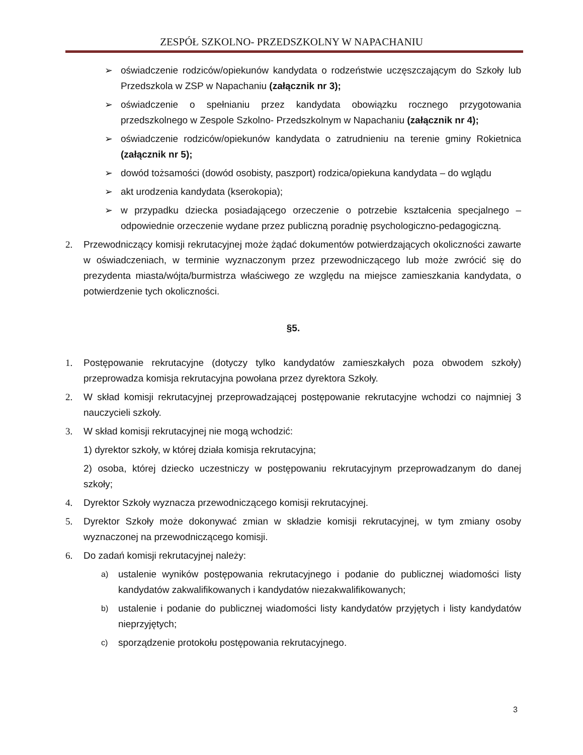ZESPÓŁ SZKOLNO- PRZEDSZKOLNY W NAPACHANIU
➢ oświadczenie rodziców/opiekunów kandydata o rodzeństwie uczęszczającym do Szkoły lub Przedszkola w ZSP w Napachaniu (załącznik nr 3);
➢ oświadczenie o spełnianiu przez kandydata obowiązku rocznego przygotowania przedszkolnego w Zespole Szkolno- Przedszkolnym w Napachaniu (załącznik nr 4);
➢ oświadczenie rodziców/opiekunów kandydata o zatrudnieniu na terenie gminy Rokietnica (załącznik nr 5);
➢ dowód tożsamości (dowód osobisty, paszport) rodzica/opiekuna kandydata – do wglądu
➢ akt urodzenia kandydata (kserokopia);
➢ w przypadku dziecka posiadającego orzeczenie o potrzebie kształcenia specjalnego – odpowiednie orzeczenie wydane przez publiczną poradnię psychologiczno-pedagogiczną.
2. Przewodniczący komisji rekrutacyjnej może żądać dokumentów potwierdzających okoliczności zawarte w oświadczeniach, w terminie wyznaczonym przez przewodniczącego lub może zwrócić się do prezydenta miasta/wójta/burmistrza właściwego ze względu na miejsce zamieszkania kandydata, o potwierdzenie tych okoliczności.
§5.
1. Postępowanie rekrutacyjne (dotyczy tylko kandydatów zamieszkałych poza obwodem szkoły) przeprowadza komisja rekrutacyjna powołana przez dyrektora Szkoły.
2. W skład komisji rekrutacyjnej przeprowadzającej postępowanie rekrutacyjne wchodzi co najmniej 3 nauczycieli szkoły.
3. W skład komisji rekrutacyjnej nie mogą wchodzić:
1) dyrektor szkoły, w której działa komisja rekrutacyjna;
2) osoba, której dziecko uczestniczy w postępowaniu rekrutacyjnym przeprowadzanym do danej szkoły;
4. Dyrektor Szkoły wyznacza przewodniczącego komisji rekrutacyjnej.
5. Dyrektor Szkoły może dokonywać zmian w składzie komisji rekrutacyjnej, w tym zmiany osoby wyznaczonej na przewodniczącego komisji.
6. Do zadań komisji rekrutacyjnej należy:
a) ustalenie wyników postępowania rekrutacyjnego i podanie do publicznej wiadomości listy kandydatów zakwalifikowanych i kandydatów niezakwalifikowanych;
b) ustalenie i podanie do publicznej wiadomości listy kandydatów przyjętych i listy kandydatów nieprzyjętych;
c) sporządzenie protokołu postępowania rekrutacyjnego.
3